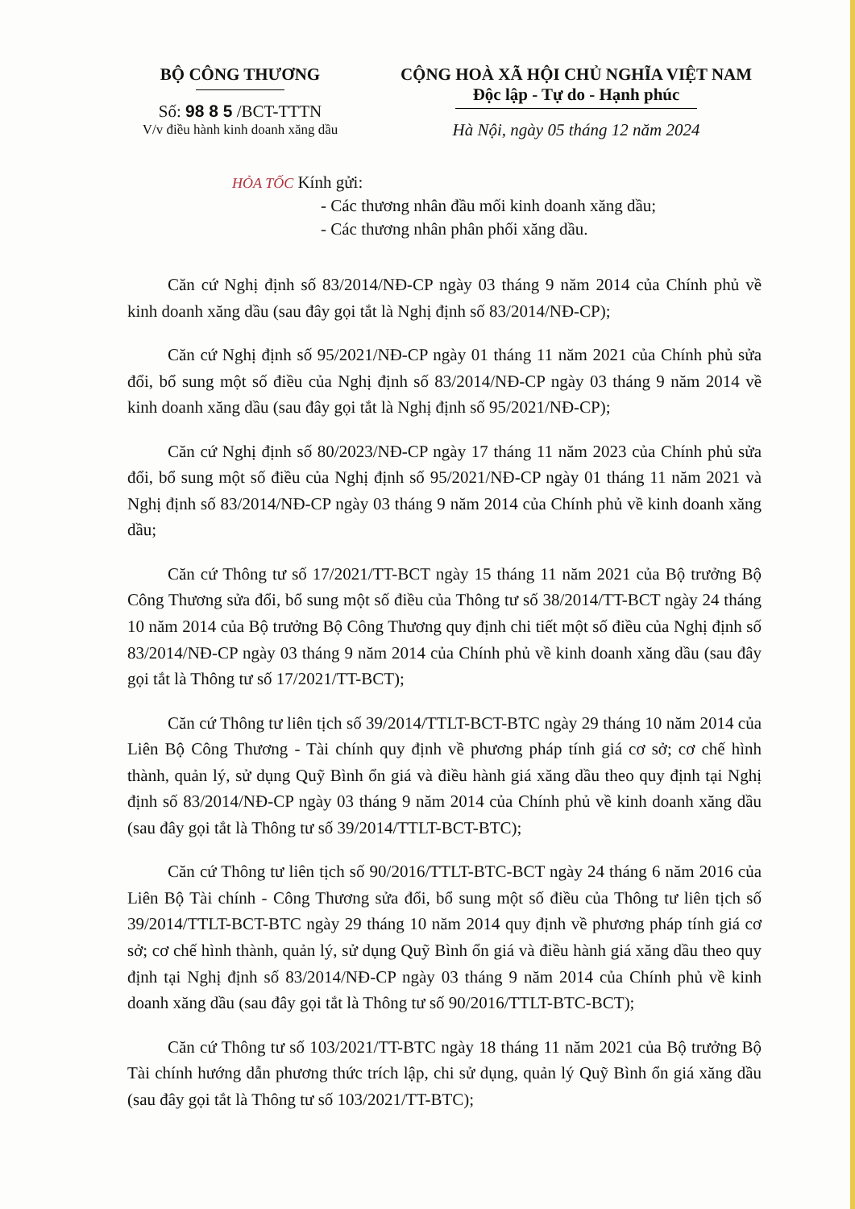BỘ CÔNG THƯƠNG
Số: 98 8 5 /BCT-TTTN
V/v điều hành kinh doanh xăng dầu
CỘNG HOÀ XÃ HỘI CHỦ NGHĨA VIỆT NAM
Độc lập - Tự do - Hạnh phúc
Hà Nội, ngày 05 tháng 12 năm 2024
HỎA TỐC Kính gửi:
- Các thương nhân đầu mối kinh doanh xăng dầu;
- Các thương nhân phân phối xăng dầu.
Căn cứ Nghị định số 83/2014/NĐ-CP ngày 03 tháng 9 năm 2014 của Chính phủ về kinh doanh xăng dầu (sau đây gọi tắt là Nghị định số 83/2014/NĐ-CP);
Căn cứ Nghị định số 95/2021/NĐ-CP ngày 01 tháng 11 năm 2021 của Chính phủ sửa đổi, bổ sung một số điều của Nghị định số 83/2014/NĐ-CP ngày 03 tháng 9 năm 2014 về kinh doanh xăng dầu (sau đây gọi tắt là Nghị định số 95/2021/NĐ-CP);
Căn cứ Nghị định số 80/2023/NĐ-CP ngày 17 tháng 11 năm 2023 của Chính phủ sửa đổi, bổ sung một số điều của Nghị định số 95/2021/NĐ-CP ngày 01 tháng 11 năm 2021 và Nghị định số 83/2014/NĐ-CP ngày 03 tháng 9 năm 2014 của Chính phủ về kinh doanh xăng dầu;
Căn cứ Thông tư số 17/2021/TT-BCT ngày 15 tháng 11 năm 2021 của Bộ trưởng Bộ Công Thương sửa đổi, bổ sung một số điều của Thông tư số 38/2014/TT-BCT ngày 24 tháng 10 năm 2014 của Bộ trưởng Bộ Công Thương quy định chi tiết một số điều của Nghị định số 83/2014/NĐ-CP ngày 03 tháng 9 năm 2014 của Chính phủ về kinh doanh xăng dầu (sau đây gọi tắt là Thông tư số 17/2021/TT-BCT);
Căn cứ Thông tư liên tịch số 39/2014/TTLT-BCT-BTC ngày 29 tháng 10 năm 2014 của Liên Bộ Công Thương - Tài chính quy định về phương pháp tính giá cơ sở; cơ chế hình thành, quản lý, sử dụng Quỹ Bình ổn giá và điều hành giá xăng dầu theo quy định tại Nghị định số 83/2014/NĐ-CP ngày 03 tháng 9 năm 2014 của Chính phủ về kinh doanh xăng dầu (sau đây gọi tắt là Thông tư số 39/2014/TTLT-BCT-BTC);
Căn cứ Thông tư liên tịch số 90/2016/TTLT-BTC-BCT ngày 24 tháng 6 năm 2016 của Liên Bộ Tài chính - Công Thương sửa đổi, bổ sung một số điều của Thông tư liên tịch số 39/2014/TTLT-BCT-BTC ngày 29 tháng 10 năm 2014 quy định về phương pháp tính giá cơ sở; cơ chế hình thành, quản lý, sử dụng Quỹ Bình ổn giá và điều hành giá xăng dầu theo quy định tại Nghị định số 83/2014/NĐ-CP ngày 03 tháng 9 năm 2014 của Chính phủ về kinh doanh xăng dầu (sau đây gọi tắt là Thông tư số 90/2016/TTLT-BTC-BCT);
Căn cứ Thông tư số 103/2021/TT-BTC ngày 18 tháng 11 năm 2021 của Bộ trưởng Bộ Tài chính hướng dẫn phương thức trích lập, chi sử dụng, quản lý Quỹ Bình ổn giá xăng dầu (sau đây gọi tắt là Thông tư số 103/2021/TT-BTC);